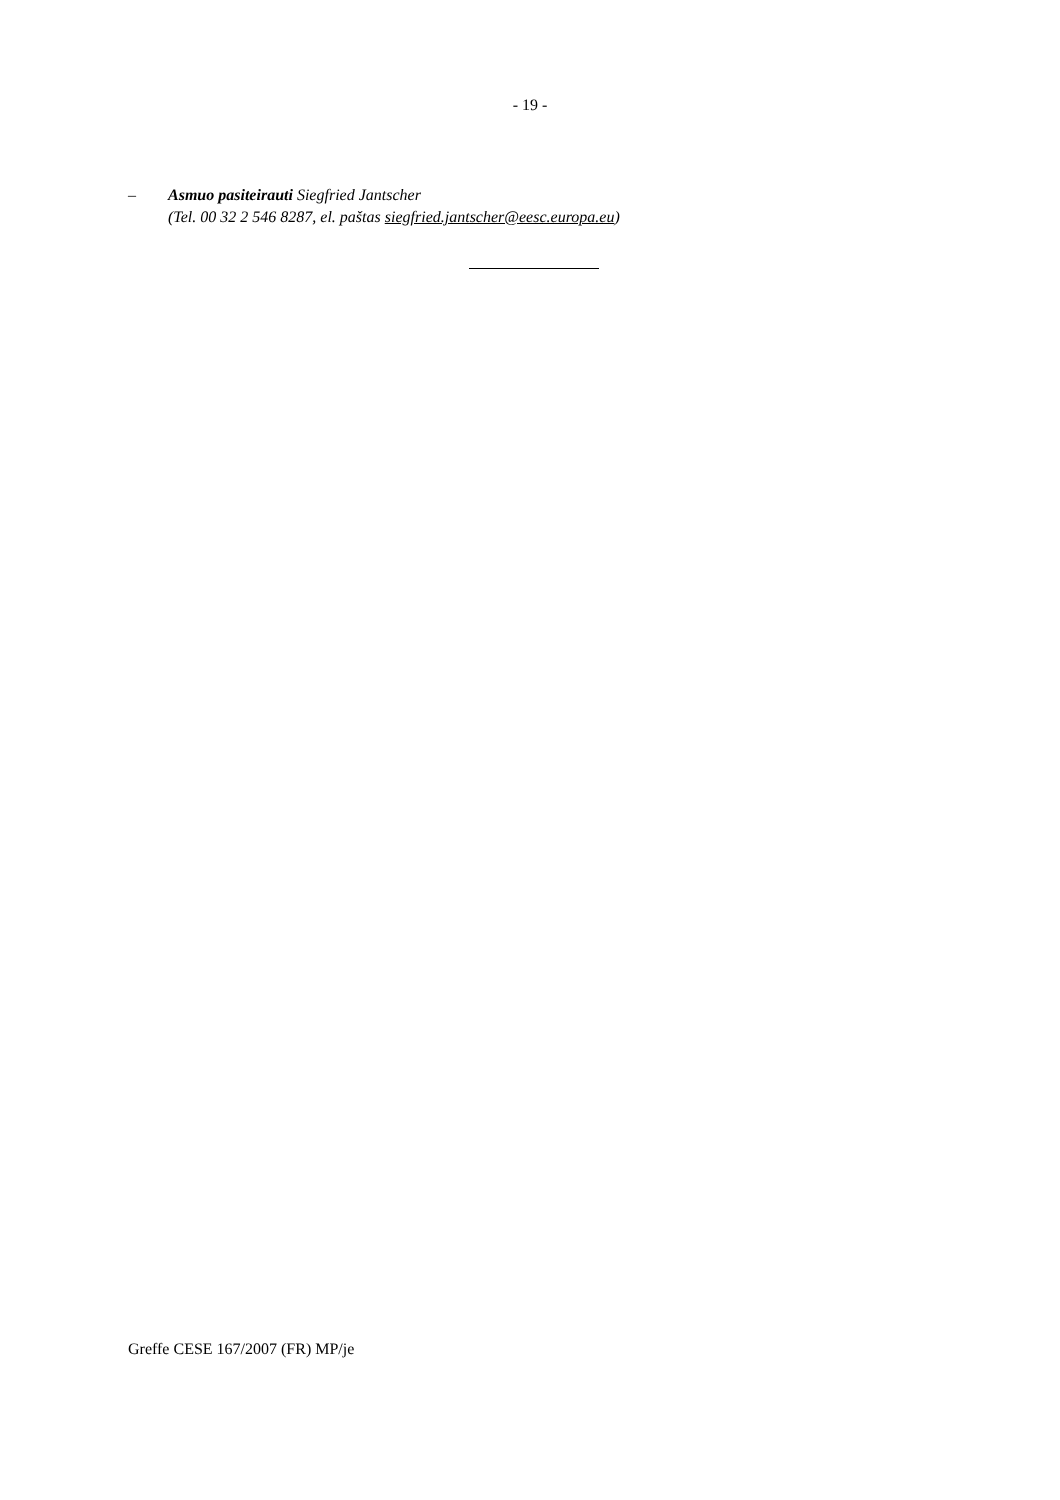- 19 -
– Asmuo pasiteirauti Siegfried Jantscher
(Tel. 00 32 2 546 8287, el. paštas siegfried.jantscher@eesc.europa.eu)
Greffe CESE 167/2007 (FR) MP/je